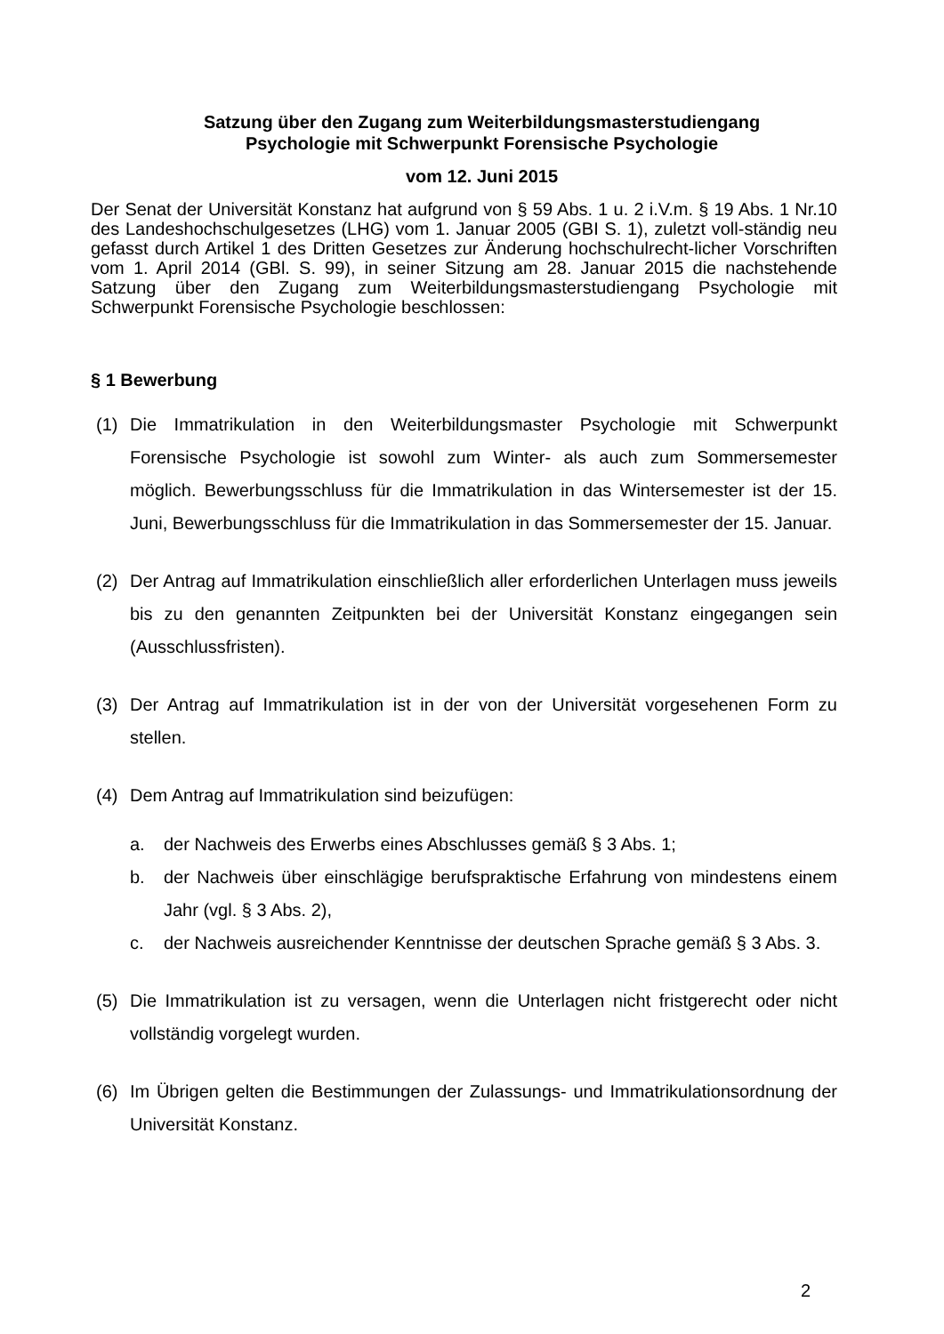Satzung über den Zugang zum Weiterbildungsmasterstudiengang
Psychologie mit Schwerpunkt Forensische Psychologie
vom 12. Juni 2015
Der Senat der Universität Konstanz hat aufgrund von § 59 Abs. 1 u. 2 i.V.m. § 19 Abs. 1 Nr.10 des Landeshochschulgesetzes (LHG) vom 1. Januar 2005 (GBI S. 1), zuletzt voll-ständig neu gefasst durch Artikel 1 des Dritten Gesetzes zur Änderung hochschulrecht-licher Vorschriften vom 1. April 2014 (GBl. S. 99), in seiner Sitzung am 28. Januar 2015 die nachstehende Satzung über den Zugang zum Weiterbildungsmasterstudiengang Psychologie mit Schwerpunkt Forensische Psychologie beschlossen:
§ 1 Bewerbung
(1) Die Immatrikulation in den Weiterbildungsmaster Psychologie mit Schwerpunkt Forensische Psychologie ist sowohl zum Winter- als auch zum Sommersemester möglich. Bewerbungsschluss für die Immatrikulation in das Wintersemester ist der 15. Juni, Bewerbungsschluss für die Immatrikulation in das Sommersemester der 15. Januar.
(2) Der Antrag auf Immatrikulation einschließlich aller erforderlichen Unterlagen muss jeweils bis zu den genannten Zeitpunkten bei der Universität Konstanz eingegangen sein (Ausschlussfristen).
(3) Der Antrag auf Immatrikulation ist in der von der Universität vorgesehenen Form zu stellen.
(4) Dem Antrag auf Immatrikulation sind beizufügen:
a. der Nachweis des Erwerbs eines Abschlusses gemäß § 3 Abs. 1;
b. der Nachweis über einschlägige berufspraktische Erfahrung von mindestens einem Jahr (vgl. § 3 Abs. 2),
c. der Nachweis ausreichender Kenntnisse der deutschen Sprache gemäß § 3 Abs. 3.
(5) Die Immatrikulation ist zu versagen, wenn die Unterlagen nicht fristgerecht oder nicht vollständig vorgelegt wurden.
(6) Im Übrigen gelten die Bestimmungen der Zulassungs- und Immatrikulationsordnung der Universität Konstanz.
2